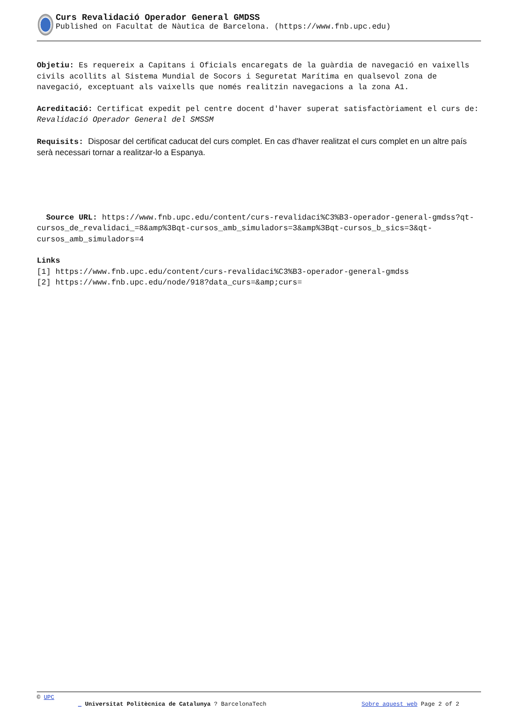Curs Revalidació Operador General GMDSS
Published on Facultat de Nàutica de Barcelona. (https://www.fnb.upc.edu)
Objetiu: Es requereix a Capitans i Oficials encaregats de la guàrdia de navegació en vaixells civils acollits al Sistema Mundial de Socors i Seguretat Marítima en qualsevol zona de navegació, exceptuant als vaixells que només realitzin navegacions a la zona A1.
Acreditació: Certificat expedit pel centre docent d'haver superat satisfactòriament el curs de: Revalidació Operador General del SMSSM
Requisits: Disposar del certificat caducat del curs complet. En cas d'haver realitzat el curs complet en un altre país serà necessari tornar a realitzar-lo a Espanya.
Source URL: https://www.fnb.upc.edu/content/curs-revalidaci%C3%B3-operador-general-gmdss?qt-cursos_de_revalidaci_=8&amp%3Bqt-cursos_amb_simuladors=3&amp%3Bqt-cursos_b_sics=3&qt-cursos_amb_simuladors=4
Links
[1] https://www.fnb.upc.edu/content/curs-revalidaci%C3%B3-operador-general-gmdss
[2] https://www.fnb.upc.edu/node/918?data_curs=&amp;curs=
© UPC
_ Universitat Politècnica de Catalunya ? BarcelonaTech Sobre aquest web Page 2 of 2